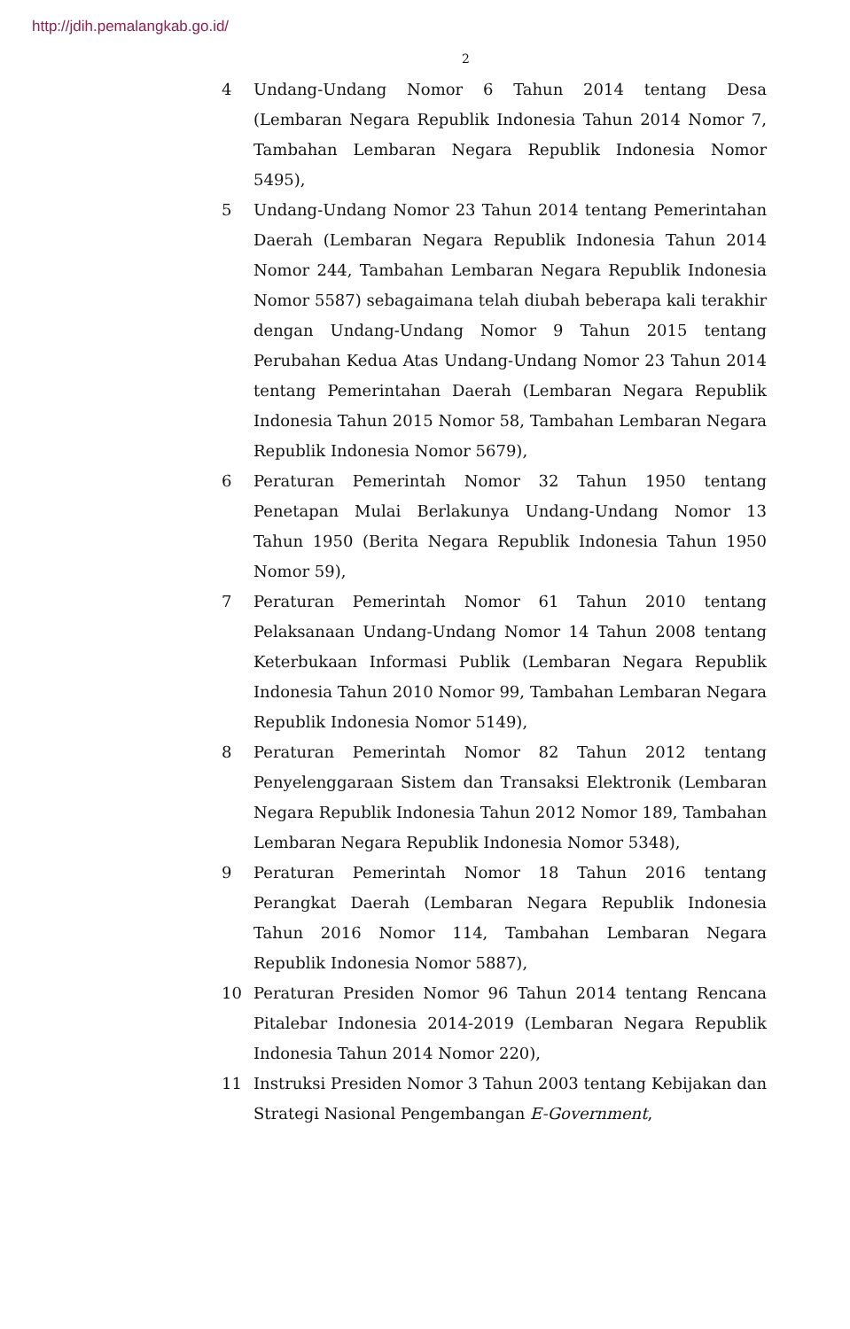http://jdih.pemalangkab.go.id/
2
4 Undang-Undang Nomor 6 Tahun 2014 tentang Desa (Lembaran Negara Republik Indonesia Tahun 2014 Nomor 7, Tambahan Lembaran Negara Republik Indonesia Nomor 5495),
5 Undang-Undang Nomor 23 Tahun 2014 tentang Pemerintahan Daerah (Lembaran Negara Republik Indonesia Tahun 2014 Nomor 244, Tambahan Lembaran Negara Republik Indonesia Nomor 5587) sebagaimana telah diubah beberapa kali terakhir dengan Undang-Undang Nomor 9 Tahun 2015 tentang Perubahan Kedua Atas Undang-Undang Nomor 23 Tahun 2014 tentang Pemerintahan Daerah (Lembaran Negara Republik Indonesia Tahun 2015 Nomor 58, Tambahan Lembaran Negara Republik Indonesia Nomor 5679),
6 Peraturan Pemerintah Nomor 32 Tahun 1950 tentang Penetapan Mulai Berlakunya Undang-Undang Nomor 13 Tahun 1950 (Berita Negara Republik Indonesia Tahun 1950 Nomor 59),
7 Peraturan Pemerintah Nomor 61 Tahun 2010 tentang Pelaksanaan Undang-Undang Nomor 14 Tahun 2008 tentang Keterbukaan Informasi Publik (Lembaran Negara Republik Indonesia Tahun 2010 Nomor 99, Tambahan Lembaran Negara Republik Indonesia Nomor 5149),
8 Peraturan Pemerintah Nomor 82 Tahun 2012 tentang Penyelenggaraan Sistem dan Transaksi Elektronik (Lembaran Negara Republik Indonesia Tahun 2012 Nomor 189, Tambahan Lembaran Negara Republik Indonesia Nomor 5348),
9 Peraturan Pemerintah Nomor 18 Tahun 2016 tentang Perangkat Daerah (Lembaran Negara Republik Indonesia Tahun 2016 Nomor 114, Tambahan Lembaran Negara Republik Indonesia Nomor 5887),
10 Peraturan Presiden Nomor 96 Tahun 2014 tentang Rencana Pitalebar Indonesia 2014-2019 (Lembaran Negara Republik Indonesia Tahun 2014 Nomor 220),
11 Instruksi Presiden Nomor 3 Tahun 2003 tentang Kebijakan dan Strategi Nasional Pengembangan E-Government,